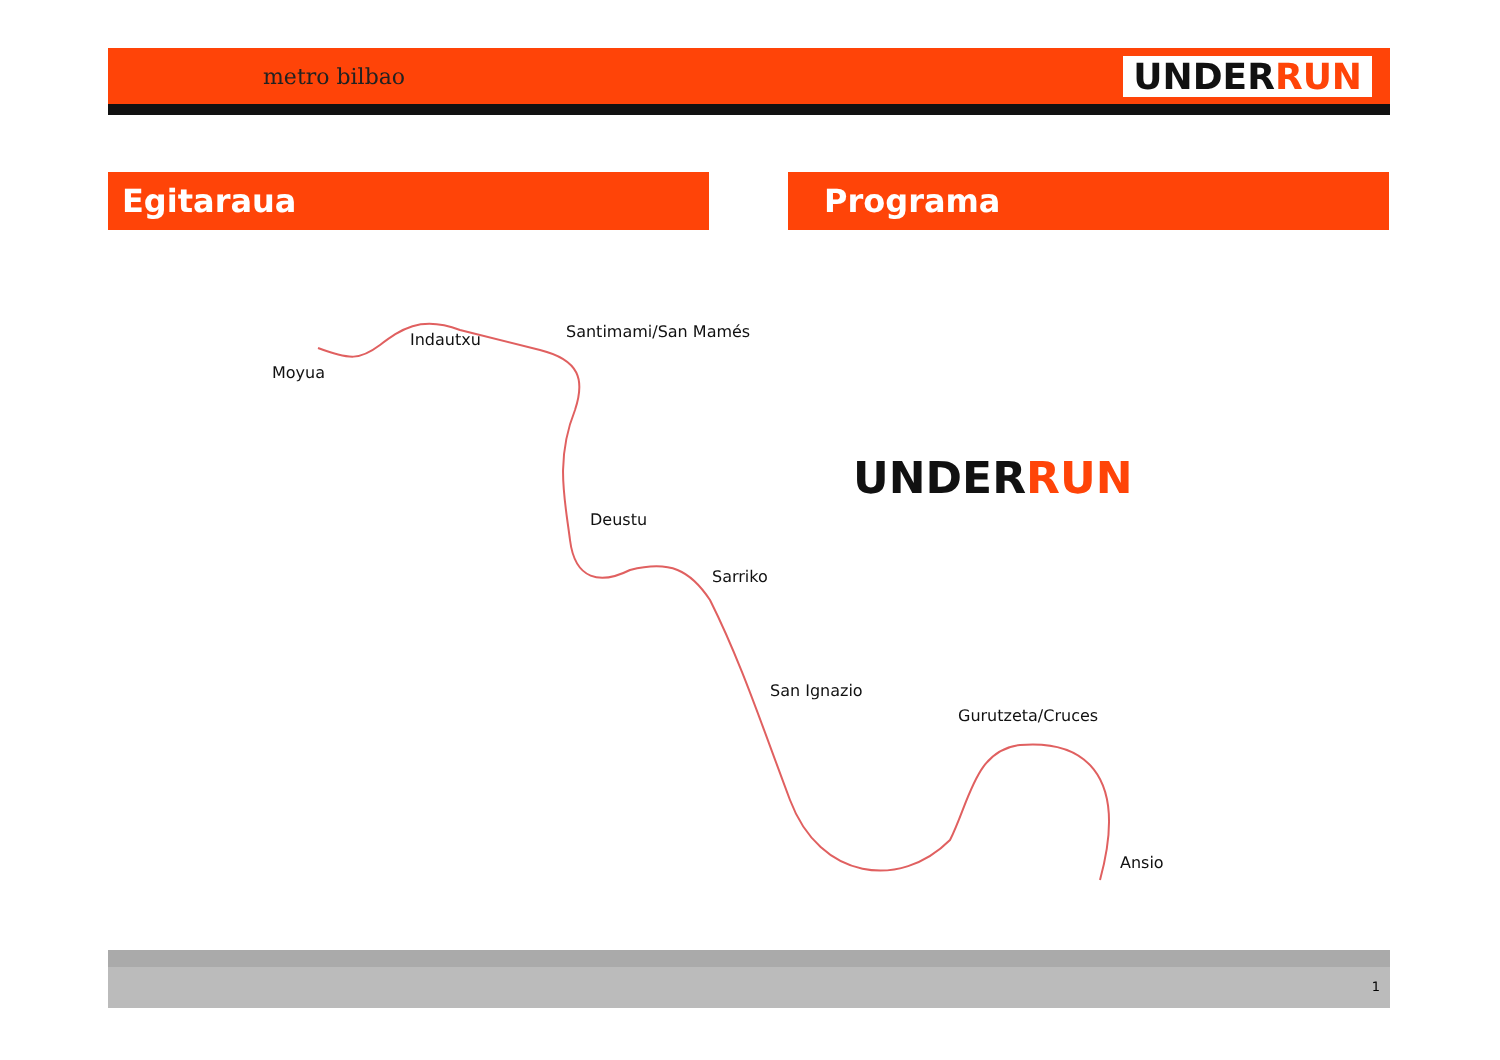metro bilbao UNDERRUN
Egitaraua Programa
Moyua
Indautxu Santimami/San Mamés
Deustu
Sarriko
San Ignazio
Gurutzeta/Cruces
Ansio
UNDERRUN
1